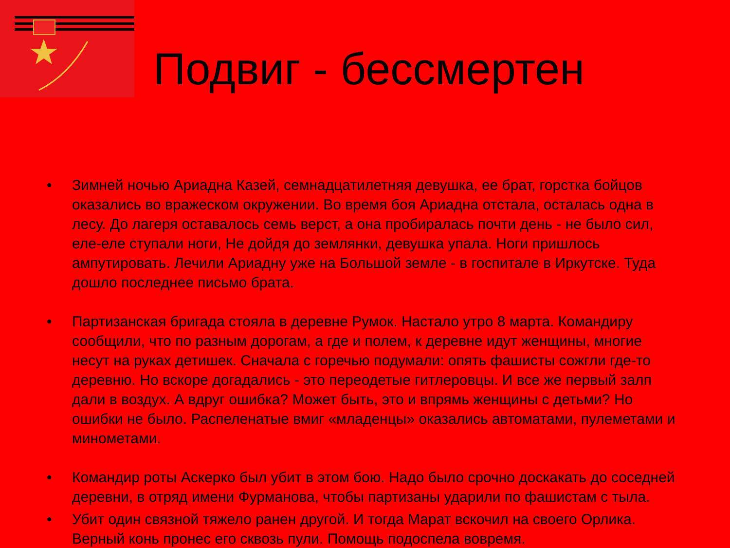Подвиг - бессмертен
• Зимней ночью Ариадна Казей, семнадцатилетняя девушка, ее брат, горстка бойцов оказались во вражеском окружении. Во время боя Ариадна отстала, осталась одна в лесу. До лагеря оставалось семь верст, а она пробиралась почти день - не было сил, еле-еле ступали ноги, Не дойдя до землянки, девушка упала. Ноги пришлось ампутировать. Лечили Ариадну уже на Большой земле - в госпитале в Иркутске. Туда дошло последнее письмо брата.
• Партизанская бригада стояла в деревне Румок. Настало утро 8 марта. Командиру сообщили, что по разным дорогам, а где и полем, к деревне идут женщины, многие несут на руках детишек. Сначала с горечью подумали: опять фашисты сожгли где-то деревню. Но вскоре догадались - это переодетые гитлеровцы. И все же первый залп дали в воздух. А вдруг ошибка? Может быть, это и впрямь женщины с детьми? Но ошибки не было. Распеленатые вмиг «младенцы» оказались автоматами, пулеметами и минометами.
• Командир роты Аскерко был убит в этом бою. Надо было срочно доскакать до соседней деревни, в отряд имени Фурманова, чтобы партизаны ударили по фашистам с тыла.
• Убит один связной тяжело ранен другой. И тогда Марат вскочил на своего Орлика. Верный конь пронес его сквозь пули. Помощь подоспела вовремя.